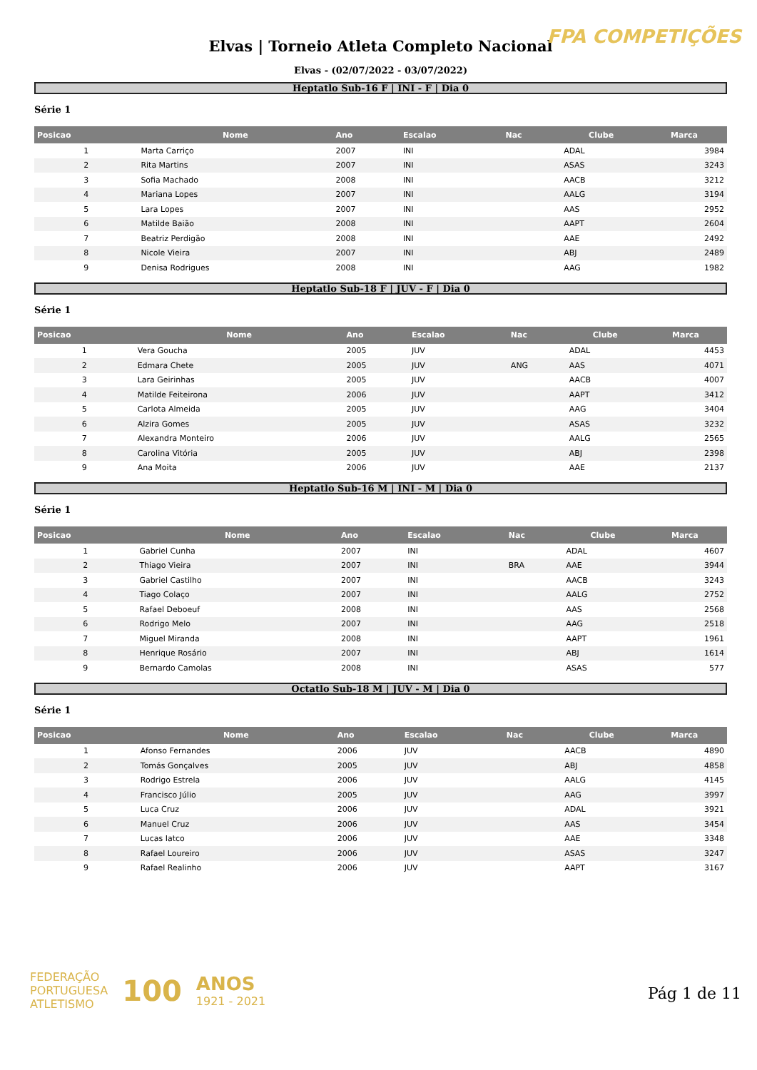FPA COMPETIÇÕES
Elvas | Torneio Atleta Completo Nacional
Elvas - (02/07/2022 - 03/07/2022)
Heptatlo Sub-16 F | INI - F | Dia 0
Série 1
| Posicao | Nome | Ano | Escalao | Nac | Clube | Marca |
| --- | --- | --- | --- | --- | --- | --- |
| 1 | Marta Carriço | 2007 | INI | | ADAL | 3984 |
| 2 | Rita Martins | 2007 | INI | | ASAS | 3243 |
| 3 | Sofia Machado | 2008 | INI | | AACB | 3212 |
| 4 | Mariana Lopes | 2007 | INI | | AALG | 3194 |
| 5 | Lara Lopes | 2007 | INI | | AAS | 2952 |
| 6 | Matilde Baião | 2008 | INI | | AAPT | 2604 |
| 7 | Beatriz Perdigão | 2008 | INI | | AAE | 2492 |
| 8 | Nicole Vieira | 2007 | INI | | ABJ | 2489 |
| 9 | Denisa Rodrigues | 2008 | INI | | AAG | 1982 |
Heptatlo Sub-18 F | JUV - F | Dia 0
Série 1
| Posicao | Nome | Ano | Escalao | Nac | Clube | Marca |
| --- | --- | --- | --- | --- | --- | --- |
| 1 | Vera Goucha | 2005 | JUV | | ADAL | 4453 |
| 2 | Edmara Chete | 2005 | JUV | ANG | AAS | 4071 |
| 3 | Lara Geirinhas | 2005 | JUV | | AACB | 4007 |
| 4 | Matilde Feiteirona | 2006 | JUV | | AAPT | 3412 |
| 5 | Carlota Almeida | 2005 | JUV | | AAG | 3404 |
| 6 | Alzira Gomes | 2005 | JUV | | ASAS | 3232 |
| 7 | Alexandra Monteiro | 2006 | JUV | | AALG | 2565 |
| 8 | Carolina Vitória | 2005 | JUV | | ABJ | 2398 |
| 9 | Ana Moita | 2006 | JUV | | AAE | 2137 |
Heptatlo Sub-16 M | INI - M | Dia 0
Série 1
| Posicao | Nome | Ano | Escalao | Nac | Clube | Marca |
| --- | --- | --- | --- | --- | --- | --- |
| 1 | Gabriel Cunha | 2007 | INI | | ADAL | 4607 |
| 2 | Thiago Vieira | 2007 | INI | BRA | AAE | 3944 |
| 3 | Gabriel Castilho | 2007 | INI | | AACB | 3243 |
| 4 | Tiago Colaço | 2007 | INI | | AALG | 2752 |
| 5 | Rafael Deboeuf | 2008 | INI | | AAS | 2568 |
| 6 | Rodrigo Melo | 2007 | INI | | AAG | 2518 |
| 7 | Miguel Miranda | 2008 | INI | | AAPT | 1961 |
| 8 | Henrique Rosário | 2007 | INI | | ABJ | 1614 |
| 9 | Bernardo Camolas | 2008 | INI | | ASAS | 577 |
Octatlo Sub-18 M | JUV - M | Dia 0
Série 1
| Posicao | Nome | Ano | Escalao | Nac | Clube | Marca |
| --- | --- | --- | --- | --- | --- | --- |
| 1 | Afonso Fernandes | 2006 | JUV | | AACB | 4890 |
| 2 | Tomás Gonçalves | 2005 | JUV | | ABJ | 4858 |
| 3 | Rodrigo Estrela | 2006 | JUV | | AALG | 4145 |
| 4 | Francisco Júlio | 2005 | JUV | | AAG | 3997 |
| 5 | Luca Cruz | 2006 | JUV | | ADAL | 3921 |
| 6 | Manuel Cruz | 2006 | JUV | | AAS | 3454 |
| 7 | Lucas Iatco | 2006 | JUV | | AAE | 3348 |
| 8 | Rafael Loureiro | 2006 | JUV | | ASAS | 3247 |
| 9 | Rafael Realinho | 2006 | JUV | | AAPT | 3167 |
FEDERAÇÃO
PORTUGUESA
ATLETISMO
100
ANOS
1921 - 2021
Pág 1 de 11